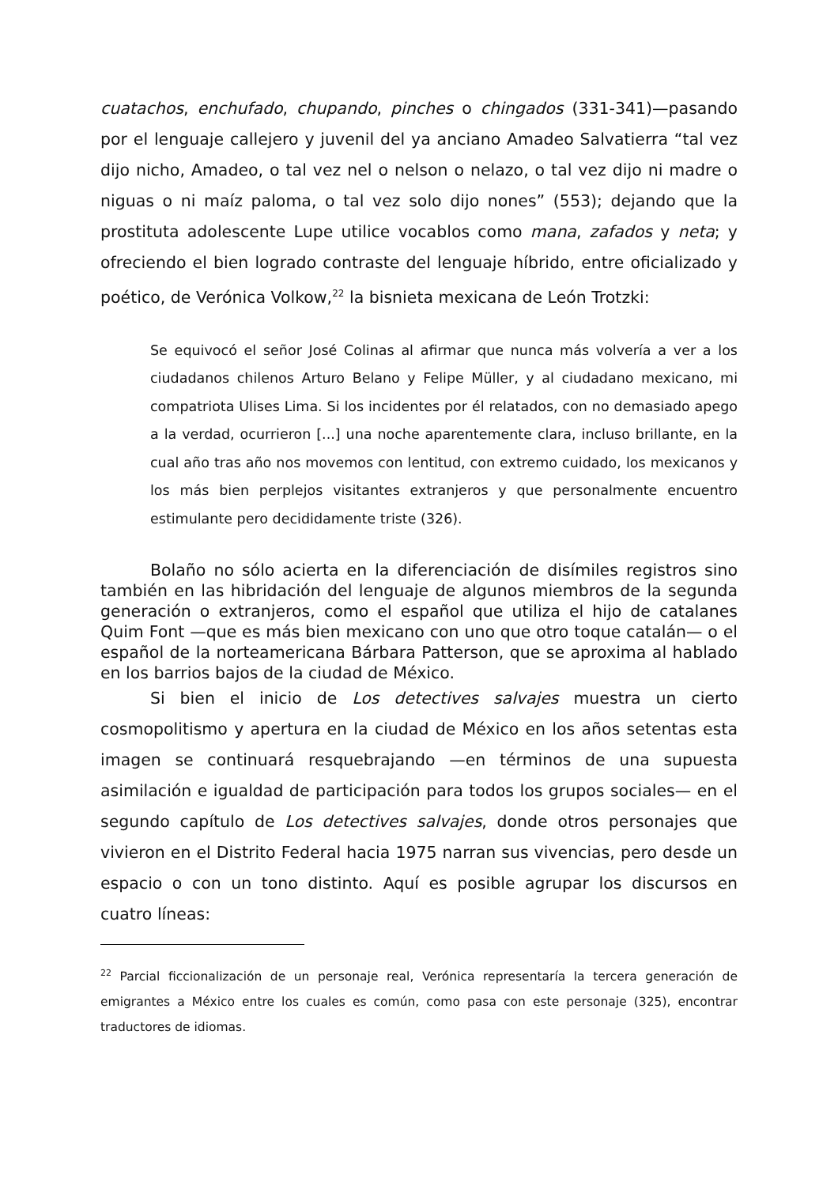cuatachos, enchufado, chupando, pinches o chingados (331-341)—pasando por el lenguaje callejero y juvenil del ya anciano Amadeo Salvatierra “tal vez dijo nicho, Amadeo, o tal vez nel o nelson o nelazo, o tal vez dijo ni madre o niguas o ni maíz paloma, o tal vez solo dijo nones” (553); dejando que la prostituta adolescente Lupe utilice vocablos como mana, zafados y neta; y ofreciendo el bien logrado contraste del lenguaje híbrido, entre oficializado y poético, de Verónica Volkow,<sup>22</sup> la bisnieta mexicana de León Trotzki:
Se equivocó el señor José Colinas al afirmar que nunca más volvería a ver a los ciudadanos chilenos Arturo Belano y Felipe Müller, y al ciudadano mexicano, mi compatriota Ulises Lima. Si los incidentes por él relatados, con no demasiado apego a la verdad, ocurrieron [...] una noche aparentemente clara, incluso brillante, en la cual año tras año nos movemos con lentitud, con extremo cuidado, los mexicanos y los más bien perplejos visitantes extranjeros y que personalmente encuentro estimulante pero decididamente triste (326).
Bolaño no sólo acierta en la diferenciación de disímiles registros sino también en las hibridación del lenguaje de algunos miembros de la segunda generación o extranjeros, como el español que utiliza el hijo de catalanes Quim Font —que es más bien mexicano con uno que otro toque catalán— o el español de la norteamericana Bárbara Patterson, que se aproxima al hablado en los barrios bajos de la ciudad de México.
Si bien el inicio de Los detectives salvajes muestra un cierto cosmopolitismo y apertura en la ciudad de México en los años setentas esta imagen se continuará resquebrajando —en términos de una supuesta asimilación e igualdad de participación para todos los grupos sociales— en el segundo capítulo de Los detectives salvajes, donde otros personajes que vivieron en el Distrito Federal hacia 1975 narran sus vivencias, pero desde un espacio o con un tono distinto. Aquí es posible agrupar los discursos en cuatro líneas:
<sup>22</sup> Parcial ficcionalización de un personaje real, Verónica representaría la tercera generación de emigrantes a México entre los cuales es común, como pasa con este personaje (325), encontrar traductores de idiomas.